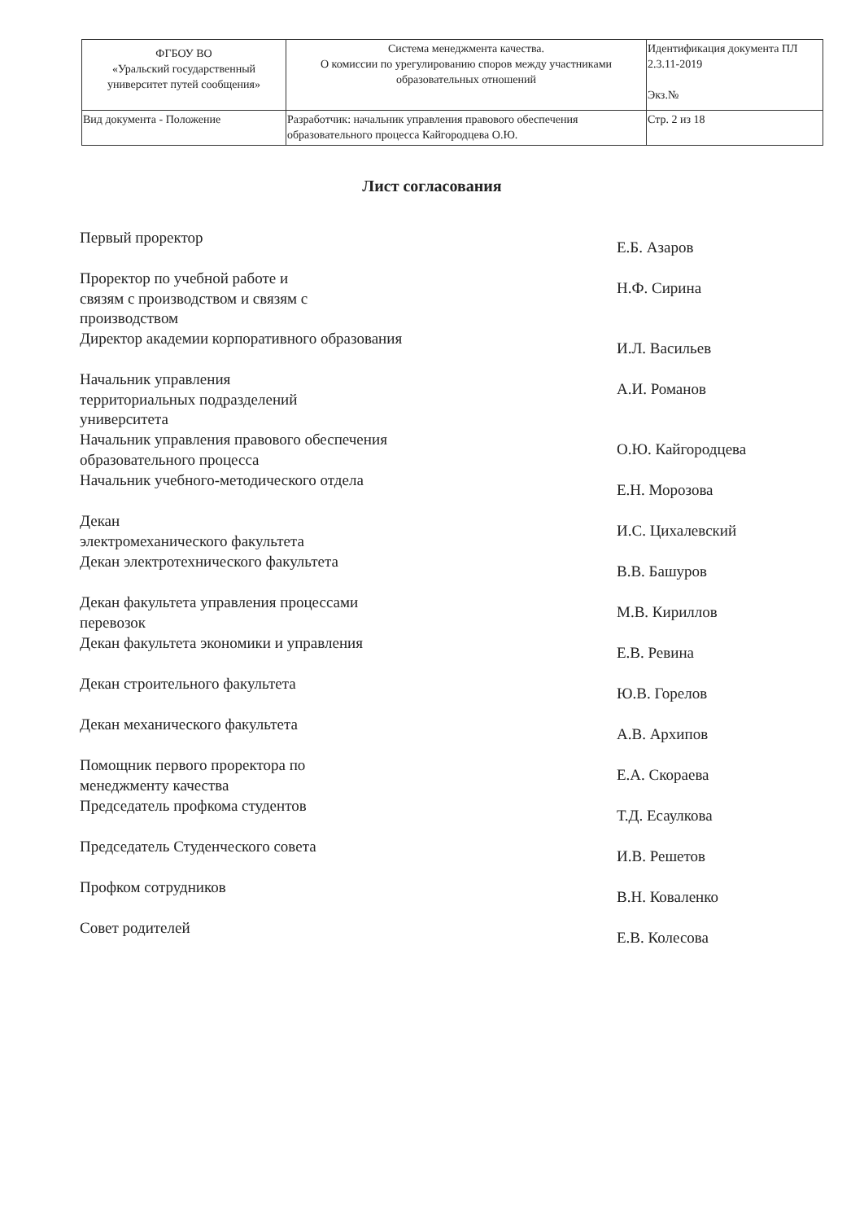| ФГБОУ ВО «Уральский государственный университет путей сообщения» | Система менеджмента качества. О комиссии по урегулированию споров между участниками образовательных отношений | Идентификация документа ПЛ 2.3.11-2019 Экз.№ |
| Вид документа - Положение | Разработчик: начальник управления правового обеспечения образовательного процесса Кайгородцева О.Ю. | Стр. 2 из 18 |
Лист согласования
Первый проректор
Е.Б. Азаров
Проректор по учебной работе и
связям с производством и связям с
производством
Н.Ф. Сирина
Директор академии корпоративного образования
И.Л. Васильев
Начальник управления
территориальных подразделений
университета
А.И. Романов
Начальник управления правового обеспечения
образовательного процесса
О.Ю. Кайгородцева
Начальник учебного-методического отдела
Е.Н. Морозова
Декан
электромеханического факультета
И.С. Цихалевский
Декан электротехнического факультета
В.В. Башуров
Декан факультета управления процессами
перевозок
М.В. Кириллов
Декан факультета экономики и управления
Е.В. Ревина
Декан строительного факультета
Ю.В. Горелов
Декан механического факультета
А.В. Архипов
Помощник первого проректора по
менеджменту качества
Е.А. Скораева
Председатель профкома студентов
Т.Д. Есаулкова
Председатель Студенческого совета
И.В. Решетов
Профком сотрудников
В.Н. Коваленко
Совет родителей
Е.В. Колесова